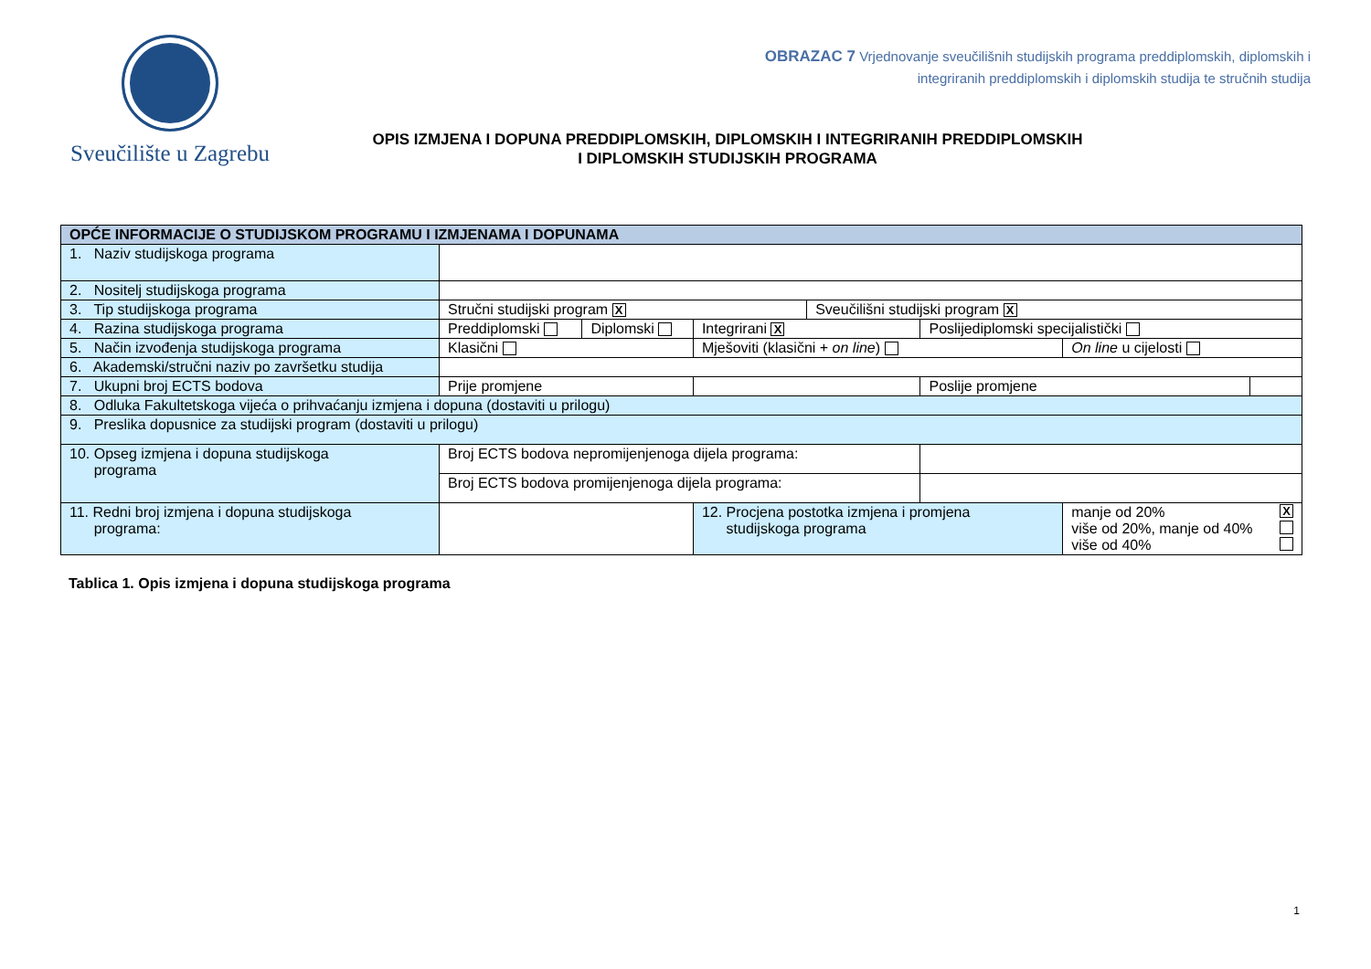Sveučilište u Zagrebu
OBRAZAC 7 Vrjednovanje sveučilišnih studijskih programa preddiplomskih, diplomskih i
integriranih preddiplomskih i diplomskih studija te stručnih studija
OPIS IZMJENA I DOPUNA PREDDIPLOMSKIH, DIPLOMSKIH I INTEGRIRANIH PREDDIPLOMSKIH
I DIPLOMSKIH STUDIJSKIH PROGRAMA
| OPĆE INFORMACIJE O STUDIJSKOM PROGRAMU I IZMJENAMA I DOPUNAMA | | | | | | | |
| 1. Naziv studijskoga programa | | | | | | | |
| 2. Nositelj studijskoga programa | | | | | | | |
| 3. Tip studijskoga programa | Stručni studijski program X | | | Sveučilišni studijski program X | | | |
| 4. Razina studijskoga programa | Preddiplomski | Diplomski | Integrirani X | | Poslijediplomski specijalistički | | |
| 5. Način izvođenja studijskoga programa | Klasični | | Mješoviti (klasični + on line ) | | | On line u cijelosti | |
| 6. Akademski/stručni naziv po završetku studija | | | | | | | |
| 7. Ukupni broj ECTS bodova | Prije promjene | | | | Poslije promjene | | |
| 8. Odluka Fakultetskoga vijeća o prihvaćanju izmjena i dopuna (dostaviti u prilogu) | | | | | | | |
| 9. Preslika dopusnice za studijski program (dostaviti u prilogu) | | | | | | | |
| 10. Opseg izmjena i dopuna studijskoga programa | Broj ECTS bodova nepromijenjenoga dijela programa: | | | | | | |
| | Broj ECTS bodova promijenjenoga dijela programa: | | | | | | |
| 11. Redni broj izmjena i dopuna studijskoga programa: | | | 12. Procjena postotka izmjena i promjena studijskoga programa | | | manje od 20% X više od 20%, manje od 40% više od 40% | |
Tablica 1. Opis izmjena i dopuna studijskoga programa
1